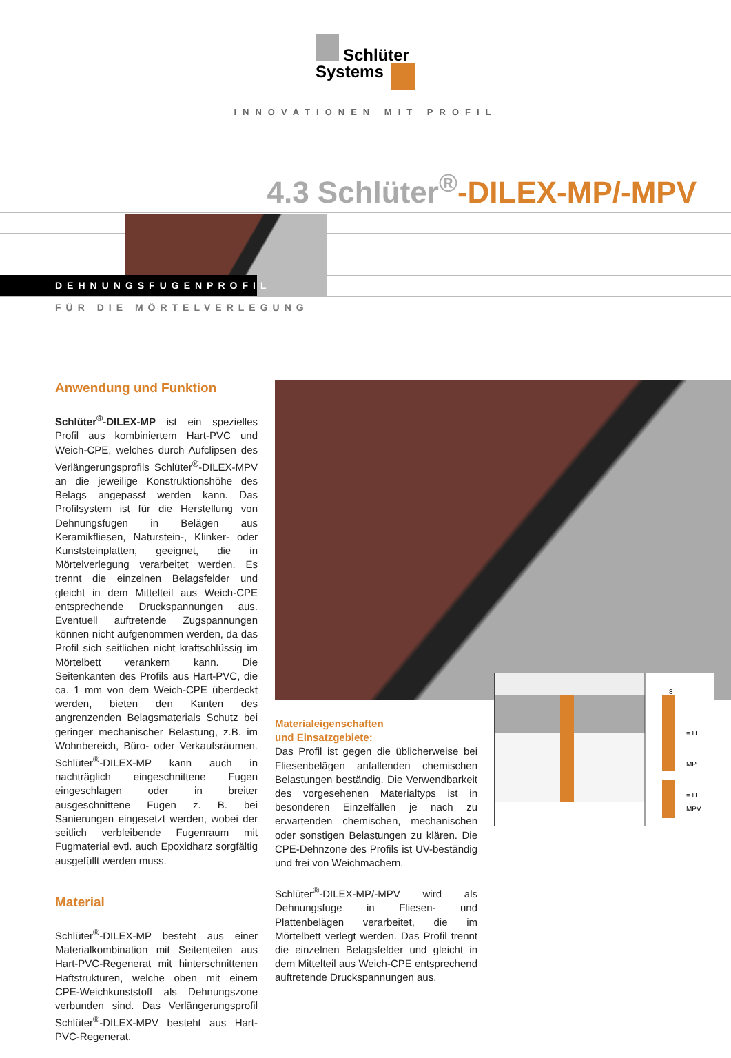Schlüter
Systems
INNOVATIONEN MIT PROFIL
4.3 Schlüter<sup>®</sup>-DILEX-MP/-MPV
DEHNUNGSFUGENPROFIL
FÜR DIE MÖRTELVERLEGUNG
8
= H
MP
= H
MPV
Anwendung und Funktion
Schlüter<sup>®</sup>-DILEX-MP ist ein spezielles Profil aus kombiniertem Hart-PVC und Weich-CPE, welches durch Aufclipsen des Verlängerungsprofils Schlüter<sup>®</sup>-DILEX-MPV an die jeweilige Konstruktionshöhe des Belags angepasst werden kann. Das Profilsystem ist für die Herstellung von Dehnungsfugen in Belägen aus Keramikfliesen, Naturstein-, Klinker- oder Kunststeinplatten, geeignet, die in Mörtelverlegung verarbeitet werden. Es trennt die einzelnen Belagsfelder und gleicht in dem Mittelteil aus Weich-CPE entsprechende Druckspannungen aus. Eventuell auftretende Zugspannungen können nicht aufgenommen werden, da das Profil sich seitlichen nicht kraftschlüssig im Mörtelbett verankern kann. Die Seitenkanten des Profils aus Hart-PVC, die ca. 1 mm von dem Weich-CPE überdeckt werden, bieten den Kanten des angrenzenden Belagsmaterials Schutz bei geringer mechanischer Belastung, z.B. im Wohnbereich, Büro- oder Verkaufsräumen. Schlüter<sup>®</sup>-DILEX-MP kann auch in nachträglich eingeschnittene Fugen eingeschlagen oder in breiter ausgeschnittene Fugen z. B. bei Sanierungen eingesetzt werden, wobei der seitlich verbleibende Fugenraum mit Fugmaterial evtl. auch Epoxidharz sorgfältig ausgefüllt werden muss.
Material
Schlüter<sup>®</sup>-DILEX-MP besteht aus einer Materialkombination mit Seitenteilen aus Hart-PVC-Regenerat mit hinterschnittenen Haftstrukturen, welche oben mit einem CPE-Weichkunststoff als Dehnungszone verbunden sind. Das Verlängerungsprofil Schlüter<sup>®</sup>-DILEX-MPV besteht aus Hart-PVC-Regenerat.
Materialeigenschaften
und Einsatzgebiete:
Das Profil ist gegen die üblicherweise bei Fliesenbelägen anfallenden chemischen Belastungen beständig. Die Verwendbarkeit des vorgesehenen Materialtyps ist in besonderen Einzelfällen je nach zu erwartenden chemischen, mechanischen oder sonstigen Belastungen zu klären. Die CPE-Dehnzone des Profils ist UV-beständig und frei von Weichmachern.
Schlüter<sup>®</sup>-DILEX-MP/-MPV wird als Dehnungsfuge in Fliesen- und Plattenbelägen verarbeitet, die im Mörtelbett verlegt werden. Das Profil trennt die einzelnen Belagsfelder und gleicht in dem Mittelteil aus Weich-CPE entsprechend auftretende Druckspannungen aus.